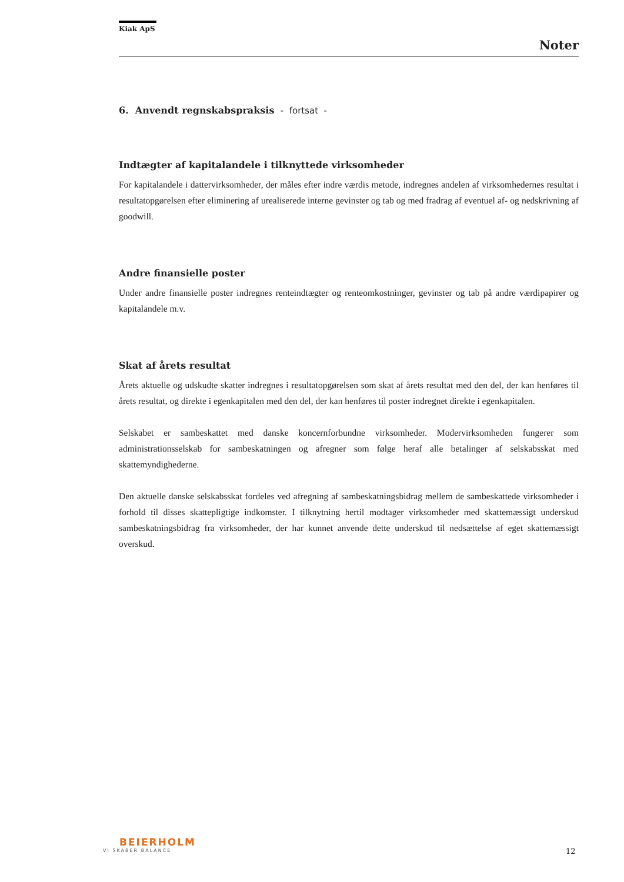Kiak ApS
Noter
6. Anvendt regnskabspraksis - fortsat -
Indtægter af kapitalandele i tilknyttede virksomheder
For kapitalandele i dattervirksomheder, der måles efter indre værdis metode, indregnes andelen af virksomhedernes resultat i resultatopgørelsen efter eliminering af urealiserede interne gevinster og tab og med fradrag af eventuel af- og nedskrivning af goodwill.
Andre finansielle poster
Under andre finansielle poster indregnes renteindtægter og renteomkostninger, gevinster og tab på andre værdipapirer og kapitalandele m.v.
Skat af årets resultat
Årets aktuelle og udskudte skatter indregnes i resultatopgørelsen som skat af årets resultat med den del, der kan henføres til årets resultat, og direkte i egenkapitalen med den del, der kan henføres til poster indregnet direkte i egenkapitalen.
Selskabet er sambeskattet med danske koncernforbundne virksomheder. Modervirksomheden fungerer som administrationsselskab for sambeskatningen og afregner som følge heraf alle betalinger af selskabsskat med skattemyndighederne.
Den aktuelle danske selskabsskat fordeles ved afregning af sambeskatningsbidrag mellem de sambeskattede virksomheder i forhold til disses skattepligtige indkomster. I tilknytning hertil modtager virksomheder med skattemæssigt underskud sambeskatningsbidrag fra virksomheder, der har kunnet anvende dette underskud til nedsættelse af eget skattemæssigt overskud.
BEIERHOLM
VI SKABER BALANCE
12